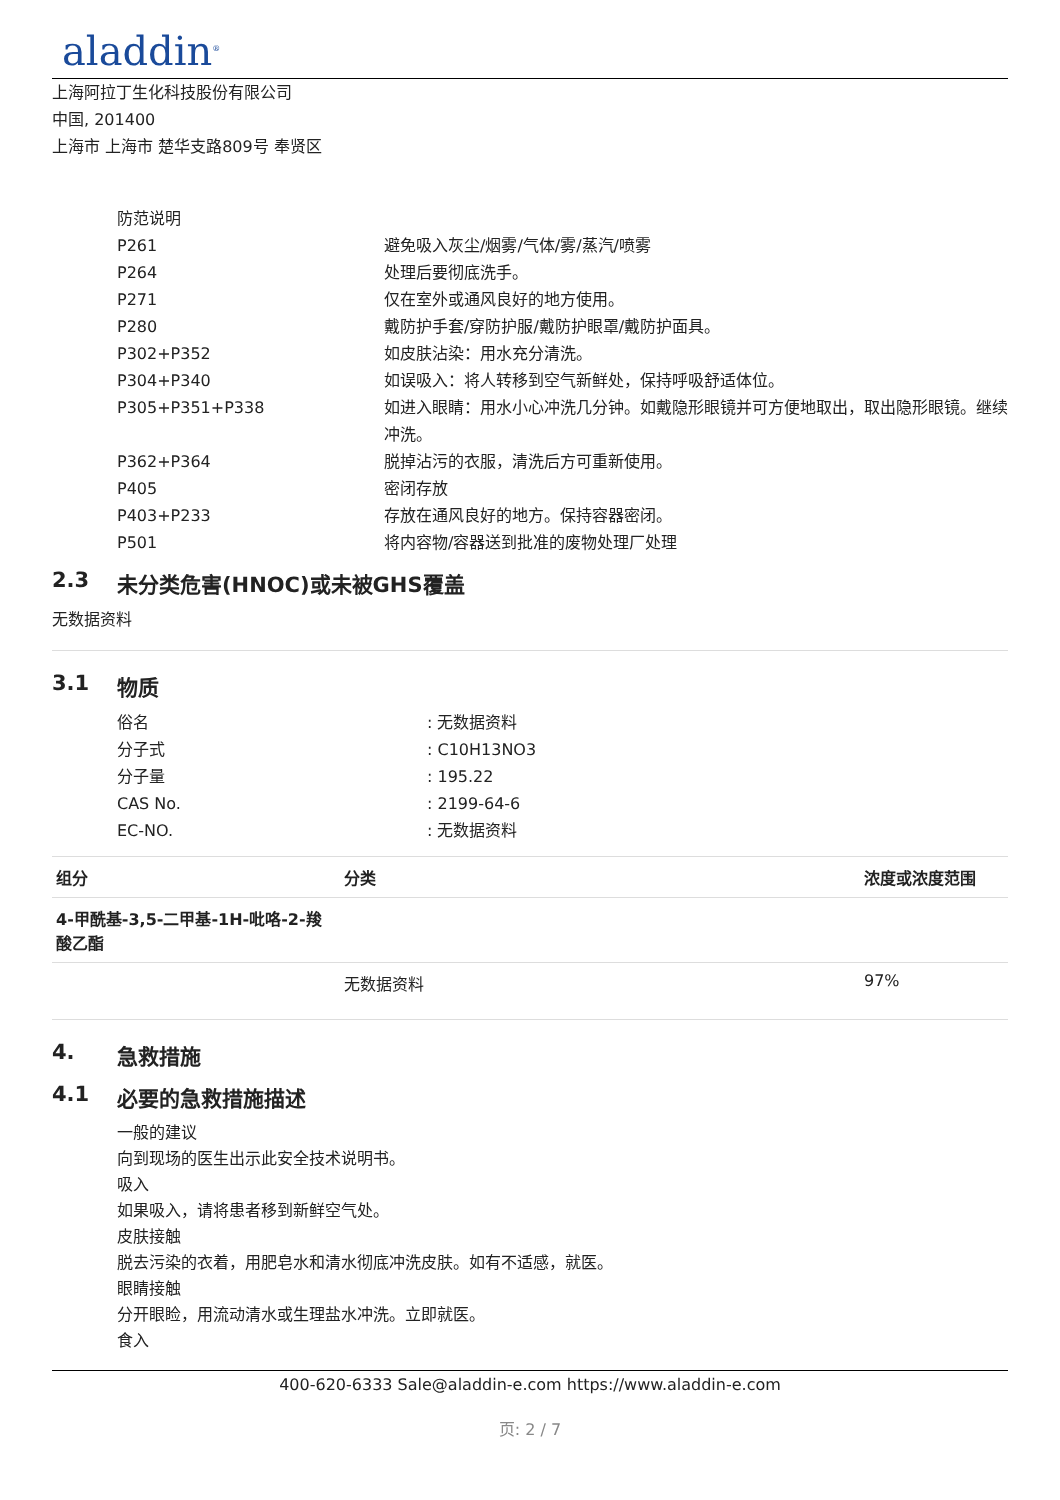aladdin<sup>®</sup>
上海阿拉丁生化科技股份有限公司
中国, 201400
上海市 上海市 楚华支路809号 奉贤区
防范说明
P261 避免吸入灰尘/烟雾/气体/雾/蒸汽/喷雾
P264 处理后要彻底洗手。
P271 仅在室外或通风良好的地方使用。
P280 戴防护手套/穿防护服/戴防护眼罩/戴防护面具。
P302+P352 如皮肤沾染：用水充分清洗。
P304+P340 如误吸入：将人转移到空气新鲜处，保持呼吸舒适体位。
P305+P351+P338 如进入眼睛：用水小心冲洗几分钟。如戴隐形眼镜并可方便地取出，取出隐形眼镜。继续冲洗。
P362+P364 脱掉沾污的衣服，清洗后方可重新使用。
P405 密闭存放
P403+P233 存放在通风良好的地方。保持容器密闭。
P501 将内容物/容器送到批准的废物处理厂处理
2.3 未分类危害(HNOC)或未被GHS覆盖
无数据资料
3.1 物质
俗名 : 无数据资料
分子式 : C10H13NO3
分子量 : 195.22
CAS No. : 2199-64-6
EC-NO. : 无数据资料
| 组分 | 分类 | 浓度或浓度范围 |
| --- | --- | --- |
| 4-甲酰基-3,5-二甲基-1H-吡咯-2-羧酸乙酯 | | |
| | 无数据资料 | 97% |
4. 急救措施
4.1 必要的急救措施描述
一般的建议
向到现场的医生出示此安全技术说明书。
吸入
如果吸入，请将患者移到新鲜空气处。
皮肤接触
脱去污染的衣着，用肥皂水和清水彻底冲洗皮肤。如有不适感，就医。
眼睛接触
分开眼睑，用流动清水或生理盐水冲洗。立即就医。
食入
400-620-6333 Sale@aladdin-e.com https://www.aladdin-e.com
页: 2 / 7